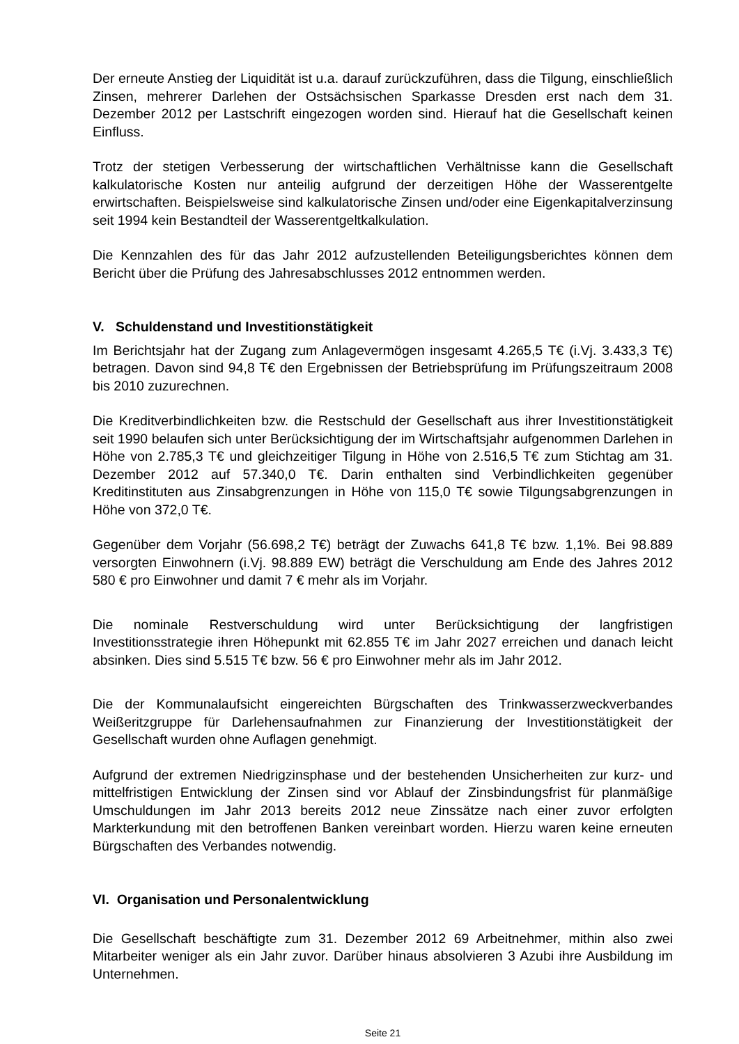Der erneute Anstieg der Liquidität ist u.a. darauf zurückzuführen, dass die Tilgung, einschließlich Zinsen, mehrerer Darlehen der Ostsächsischen Sparkasse Dresden erst nach dem 31. Dezember 2012 per Lastschrift eingezogen worden sind. Hierauf hat die Gesellschaft keinen Einfluss.
Trotz der stetigen Verbesserung der wirtschaftlichen Verhältnisse kann die Gesellschaft kalkulatorische Kosten nur anteilig aufgrund der derzeitigen Höhe der Wasserentgelte erwirtschaften. Beispielsweise sind kalkulatorische Zinsen und/oder eine Eigenkapitalverzinsung seit 1994 kein Bestandteil der Wasserentgeltkalkulation.
Die Kennzahlen des für das Jahr 2012 aufzustellenden Beteiligungsberichtes können dem Bericht über die Prüfung des Jahresabschlusses 2012 entnommen werden.
V. Schuldenstand und Investitionstätigkeit
Im Berichtsjahr hat der Zugang zum Anlagevermögen insgesamt 4.265,5 T€ (i.Vj. 3.433,3 T€) betragen. Davon sind 94,8 T€ den Ergebnissen der Betriebsprüfung im Prüfungszeitraum 2008 bis 2010 zuzurechnen.
Die Kreditverbindlichkeiten bzw. die Restschuld der Gesellschaft aus ihrer Investitionstätigkeit seit 1990 belaufen sich unter Berücksichtigung der im Wirtschaftsjahr aufgenommen Darlehen in Höhe von 2.785,3 T€ und gleichzeitiger Tilgung in Höhe von 2.516,5 T€ zum Stichtag am 31. Dezember 2012 auf 57.340,0 T€. Darin enthalten sind Verbindlichkeiten gegenüber Kreditinstituten aus Zinsabgrenzungen in Höhe von 115,0 T€ sowie Tilgungsabgrenzungen in Höhe von 372,0 T€.
Gegenüber dem Vorjahr (56.698,2 T€) beträgt der Zuwachs 641,8 T€ bzw. 1,1%. Bei 98.889 versorgten Einwohnern (i.Vj. 98.889 EW) beträgt die Verschuldung am Ende des Jahres 2012 580 € pro Einwohner und damit 7 € mehr als im Vorjahr.
Die nominale Restverschuldung wird unter Berücksichtigung der langfristigen Investitionsstrategie ihren Höhepunkt mit 62.855 T€ im Jahr 2027 erreichen und danach leicht absinken. Dies sind 5.515 T€ bzw. 56 € pro Einwohner mehr als im Jahr 2012.
Die der Kommunalaufsicht eingereichten Bürgschaften des Trinkwasserzweckverbandes Weißeritzgruppe für Darlehensaufnahmen zur Finanzierung der Investitionstätigkeit der Gesellschaft wurden ohne Auflagen genehmigt.
Aufgrund der extremen Niedrigzinsphase und der bestehenden Unsicherheiten zur kurz- und mittelfristigen Entwicklung der Zinsen sind vor Ablauf der Zinsbindungsfrist für planmäßige Umschuldungen im Jahr 2013 bereits 2012 neue Zinssätze nach einer zuvor erfolgten Markterkundung mit den betroffenen Banken vereinbart worden. Hierzu waren keine erneuten Bürgschaften des Verbandes notwendig.
VI. Organisation und Personalentwicklung
Die Gesellschaft beschäftigte zum 31. Dezember 2012 69 Arbeitnehmer, mithin also zwei Mitarbeiter weniger als ein Jahr zuvor. Darüber hinaus absolvieren 3 Azubi ihre Ausbildung im Unternehmen.
Seite 21